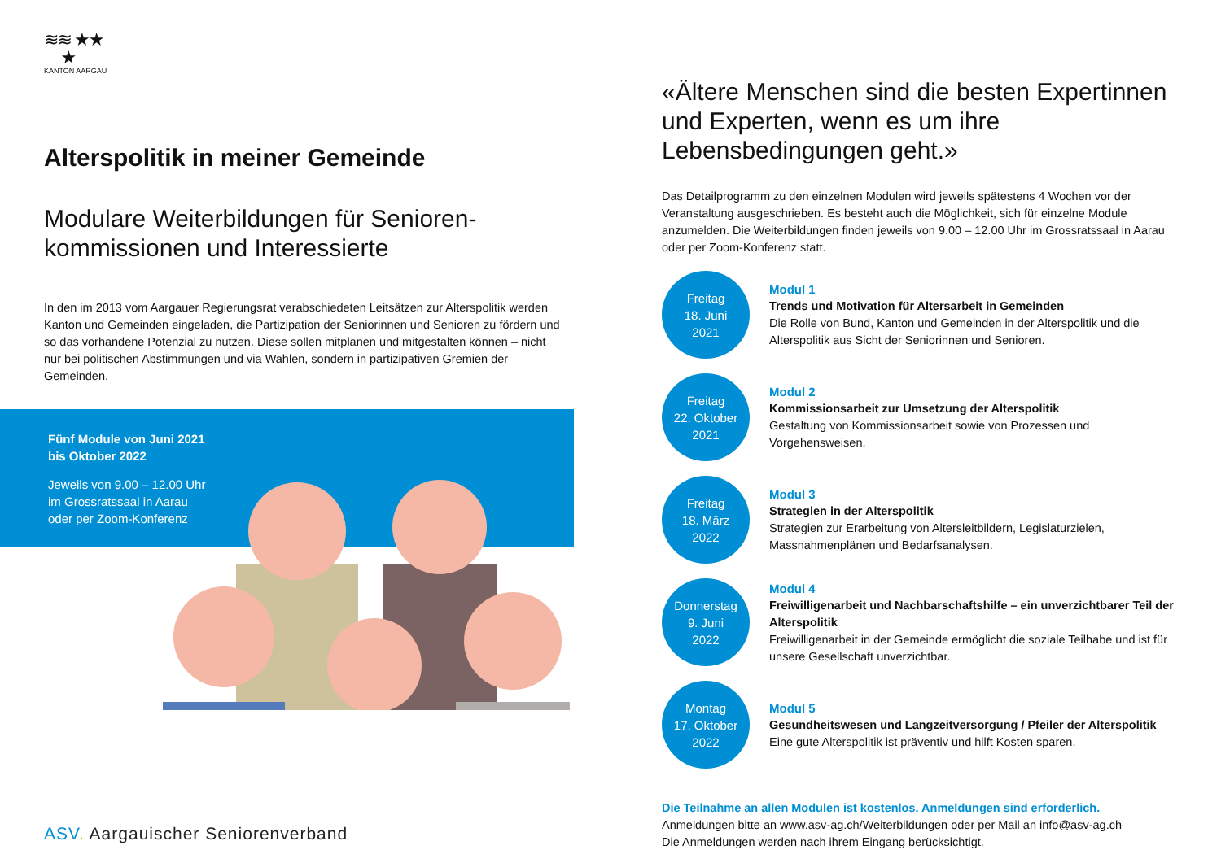≋≋ ★★
★
KANTON AARGAU
Alterspolitik in meiner Gemeinde
Modulare Weiterbildungen für Senioren-
kommissionen und Interessierte
In den im 2013 vom Aargauer Regierungsrat verabschiedeten Leitsätzen zur Alterspolitik werden Kanton und Gemeinden eingeladen, die Partizipation der Seniorinnen und Senioren zu fördern und so das vorhandene Potenzial zu nutzen. Diese sollen mitplanen und mitgestalten können – nicht nur bei politischen Abstimmungen und via Wahlen, sondern in partizipativen Gremien der Gemeinden.
Fünf Module von Juni 2021
bis Oktober 2022
Jeweils von 9.00 – 12.00 Uhr
im Grossratssaal in Aarau
oder per Zoom-Konferenz
ASV. Aargauischer Seniorenverband
«Ältere Menschen sind die besten Expertinnen und Experten, wenn es um ihre Lebensbedingungen geht.»
Das Detailprogramm zu den einzelnen Modulen wird jeweils spätestens 4 Wochen vor der Veranstaltung ausgeschrieben. Es besteht auch die Möglichkeit, sich für einzelne Module anzumelden. Die Weiterbildungen finden jeweils von 9.00 – 12.00 Uhr im Grossratssaal in Aarau oder per Zoom-Konferenz statt.
Freitag
18. Juni
2021
Modul 1
Trends und Motivation für Altersarbeit in Gemeinden
Die Rolle von Bund, Kanton und Gemeinden in der Alterspolitik und die Alterspolitik aus Sicht der Seniorinnen und Senioren.
Freitag
22. Oktober
2021
Modul 2
Kommissionsarbeit zur Umsetzung der Alterspolitik
Gestaltung von Kommissionsarbeit sowie von Prozessen und Vorgehensweisen.
Freitag
18. März
2022
Modul 3
Strategien in der Alterspolitik
Strategien zur Erarbeitung von Altersleitbildern, Legislaturzielen, Massnahmenplänen und Bedarfsanalysen.
Donnerstag
9. Juni
2022
Modul 4
Freiwilligenarbeit und Nachbarschaftshilfe – ein unverzichtbarer Teil der Alterspolitik
Freiwilligenarbeit in der Gemeinde ermöglicht die soziale Teilhabe und ist für unsere Gesellschaft unverzichtbar.
Montag
17. Oktober
2022
Modul 5
Gesundheitswesen und Langzeitversorgung / Pfeiler der Alterspolitik
Eine gute Alterspolitik ist präventiv und hilft Kosten sparen.
Die Teilnahme an allen Modulen ist kostenlos. Anmeldungen sind erforderlich.
Anmeldungen bitte an www.asv-ag.ch/Weiterbildungen oder per Mail an info@asv-ag.ch
Die Anmeldungen werden nach ihrem Eingang berücksichtigt.